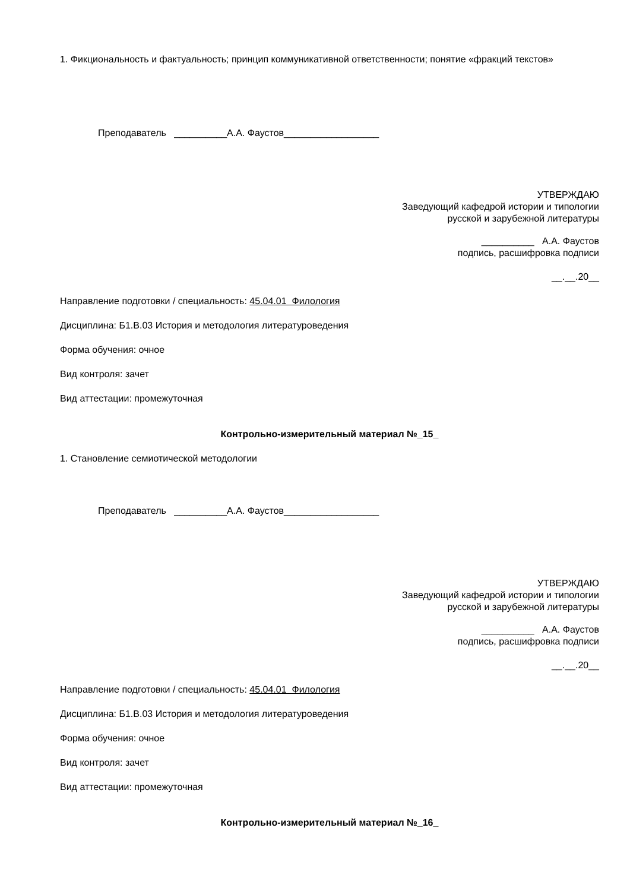1. Фикциональность и фактуальность; принцип коммуникативной ответственности; понятие «фракций текстов»
Преподаватель __________А.А. Фаустов__________________
УТВЕРЖДАЮ
Заведующий кафедрой истории и типологии
русской и зарубежной литературы
__________ А.А. Фаустов
подпись, расшифровка подписи
__.__.20__
Направление подготовки / специальность: 45.04.01 Филология
Дисциплина: Б1.В.03 История и методология литературоведения
Форма обучения: очное
Вид контроля: зачет
Вид аттестации: промежуточная
Контрольно-измерительный материал №_15_
1. Становление семиотической методологии
Преподаватель __________А.А. Фаустов__________________
УТВЕРЖДАЮ
Заведующий кафедрой истории и типологии
русской и зарубежной литературы
__________ А.А. Фаустов
подпись, расшифровка подписи
__.__.20__
Направление подготовки / специальность: 45.04.01 Филология
Дисциплина: Б1.В.03 История и методология литературоведения
Форма обучения: очное
Вид контроля: зачет
Вид аттестации: промежуточная
Контрольно-измерительный материал №_16_